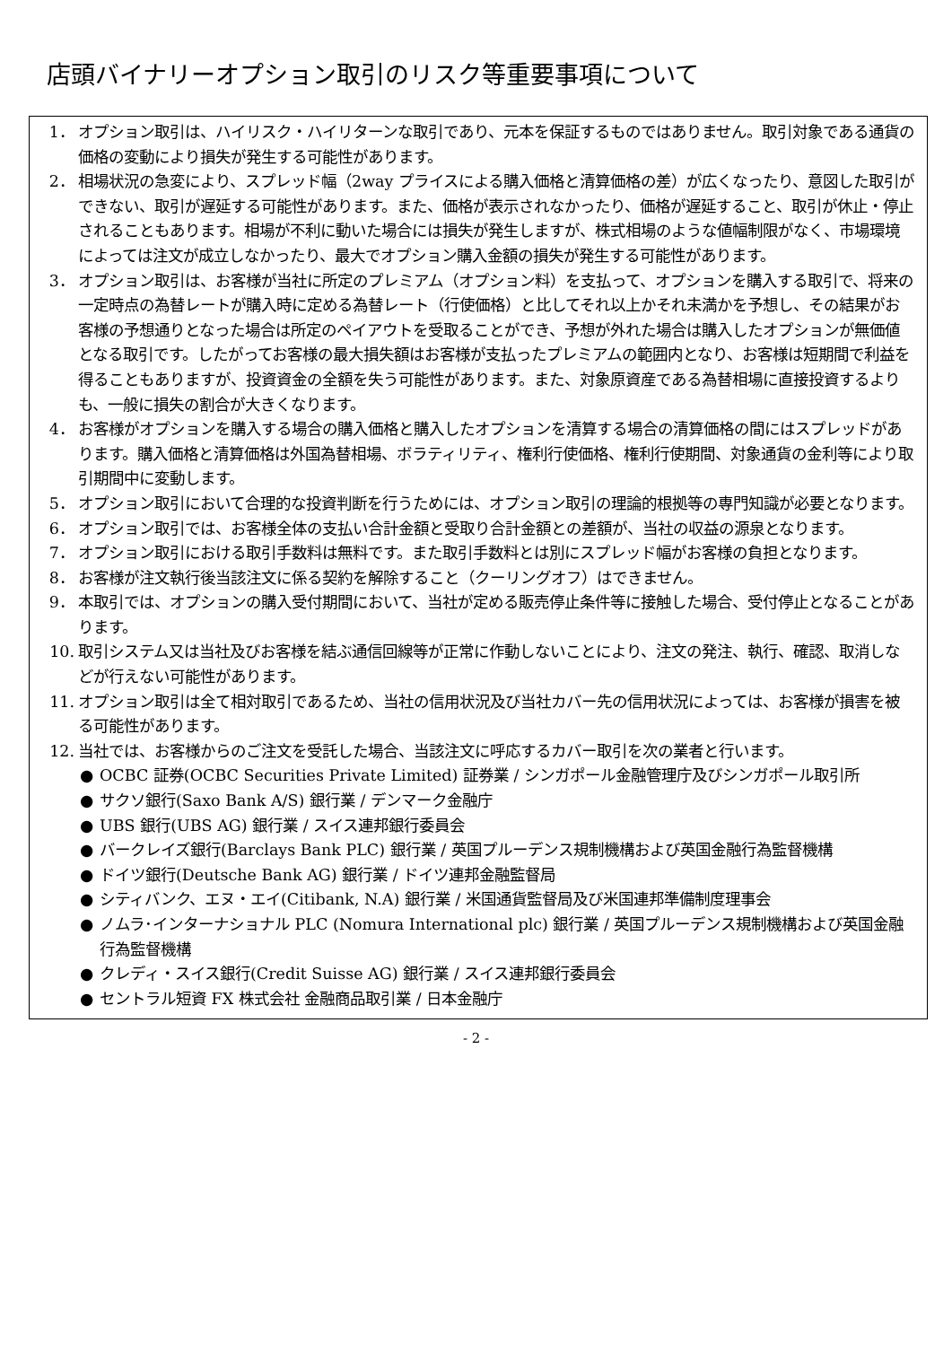店頭バイナリーオプション取引のリスク等重要事項について
1． オプション取引は、ハイリスク・ハイリターンな取引であり、元本を保証するものではありません。取引対象である通貨の価格の変動により損失が発生する可能性があります。
2． 相場状況の急変により、スプレッド幅（2way プライスによる購入価格と清算価格の差）が広くなったり、意図した取引ができない、取引が遅延する可能性があります。また、価格が表示されなかったり、価格が遅延すること、取引が休止・停止されることもあります。相場が不利に動いた場合には損失が発生しますが、株式相場のような値幅制限がなく、市場環境によっては注文が成立しなかったり、最大でオプション購入金額の損失が発生する可能性があります。
3． オプション取引は、お客様が当社に所定のプレミアム（オプション料）を支払って、オプションを購入する取引で、将来の一定時点の為替レートが購入時に定める為替レート（行使価格）と比してそれ以上かそれ未満かを予想し、その結果がお客様の予想通りとなった場合は所定のペイアウトを受取ることができ、予想が外れた場合は購入したオプションが無価値となる取引です。したがってお客様の最大損失額はお客様が支払ったプレミアムの範囲内となり、お客様は短期間で利益を得ることもありますが、投資資金の全額を失う可能性があります。また、対象原資産である為替相場に直接投資するよりも、一般に損失の割合が大きくなります。
4． お客様がオプションを購入する場合の購入価格と購入したオプションを清算する場合の清算価格の間にはスプレッドがあります。購入価格と清算価格は外国為替相場、ボラティリティ、権利行使価格、権利行使期間、対象通貨の金利等により取引期間中に変動します。
5． オプション取引において合理的な投資判断を行うためには、オプション取引の理論的根拠等の専門知識が必要となります。
6． オプション取引では、お客様全体の支払い合計金額と受取り合計金額との差額が、当社の収益の源泉となります。
7． オプション取引における取引手数料は無料です。また取引手数料とは別にスプレッド幅がお客様の負担となります。
8． お客様が注文執行後当該注文に係る契約を解除すること（クーリングオフ）はできません。
9． 本取引では、オプションの購入受付期間において、当社が定める販売停止条件等に接触した場合、受付停止となることがあります。
10. 取引システム又は当社及びお客様を結ぶ通信回線等が正常に作動しないことにより、注文の発注、執行、確認、取消しなどが行えない可能性があります。
11. オプション取引は全て相対取引であるため、当社の信用状況及び当社カバー先の信用状況によっては、お客様が損害を被る可能性があります。
12. 当社では、お客様からのご注文を受託した場合、当該注文に呼応するカバー取引を次の業者と行います。
● OCBC 証券(OCBC Securities Private Limited) 証券業 / シンガポール金融管理庁及びシンガポール取引所
● サクソ銀行(Saxo Bank A/S) 銀行業 / デンマーク金融庁
● UBS 銀行(UBS AG) 銀行業 / スイス連邦銀行委員会
● バークレイズ銀行(Barclays Bank PLC) 銀行業 / 英国プルーデンス規制機構および英国金融行為監督機構
● ドイツ銀行(Deutsche Bank AG) 銀行業 / ドイツ連邦金融監督局
● シティバンク、エヌ・エイ(Citibank, N.A) 銀行業 / 米国通貨監督局及び米国連邦準備制度理事会
● ノムラ･インターナショナル PLC (Nomura International plc) 銀行業 / 英国プルーデンス規制機構および英国金融行為監督機構
● クレディ・スイス銀行(Credit Suisse AG) 銀行業 / スイス連邦銀行委員会
● セントラル短資 FX 株式会社 金融商品取引業 / 日本金融庁
- 2 -